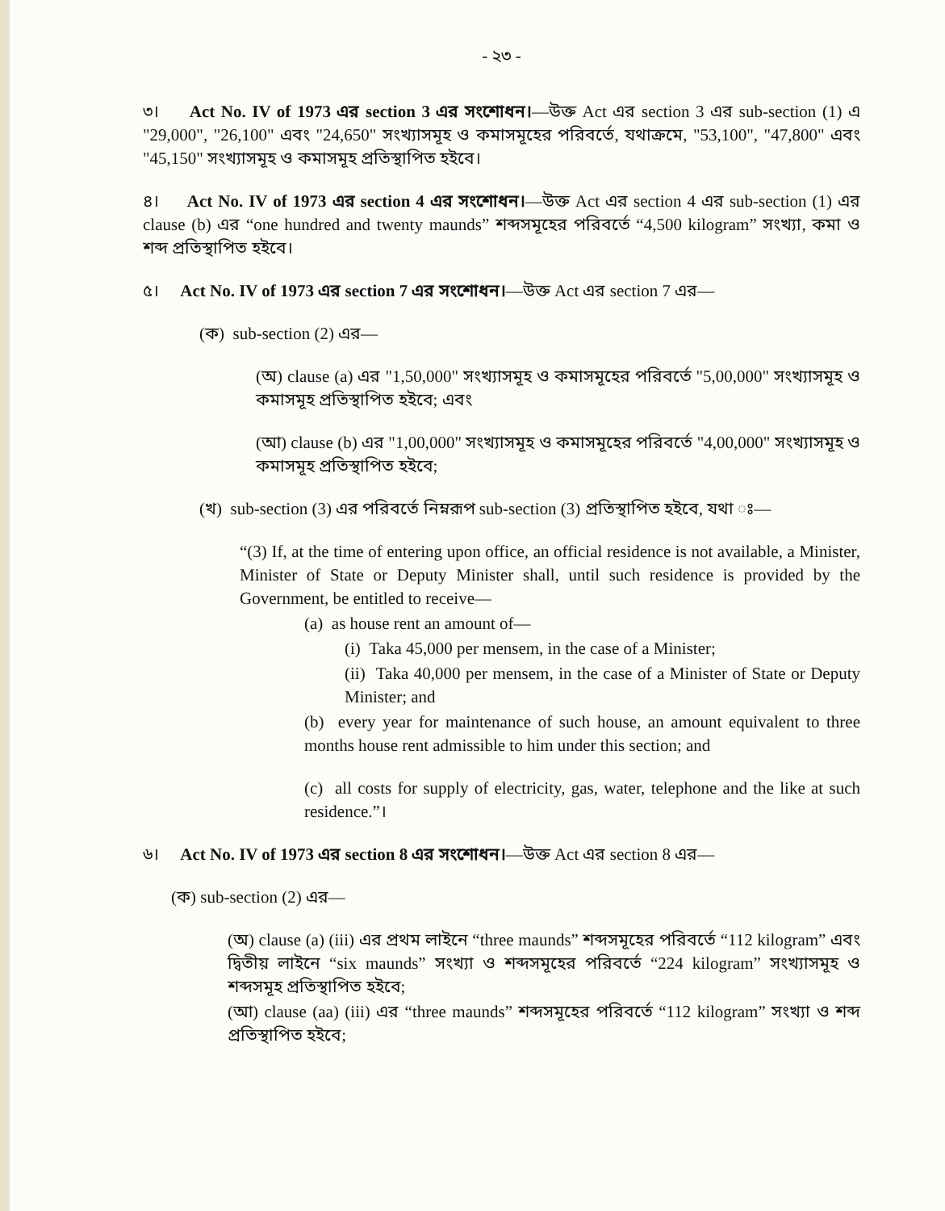- ২৩ -
৩। Act No. IV of 1973 এর section 3 এর সংশোধন।—উক্ত Act এর section 3 এর sub-section (1) এ "29,000", "26,100" এবং "24,650" সংখ্যাসমূহ ও কমাসমূহের পরিবর্তে, যথাক্রমে, "53,100", "47,800" এবং "45,150" সংখ্যাসমূহ ও কমাসমূহ প্রতিস্থাপিত হইবে।
৪। Act No. IV of 1973 এর section 4 এর সংশোধন।—উক্ত Act এর section 4 এর sub-section (1) এর clause (b) এর “one hundred and twenty maunds” শব্দসমূহের পরিবর্তে “4,500 kilogram” সংখ্যা, কমা ও শব্দ প্রতিস্থাপিত হইবে।
৫। Act No. IV of 1973 এর section 7 এর সংশোধন।—উক্ত Act এর section 7 এর—
(ক) sub-section (2) এর—
(অ) clause (a) এর "1,50,000" সংখ্যাসমূহ ও কমাসমূহের পরিবর্তে "5,00,000" সংখ্যাসমূহ ও কমাসমূহ প্রতিস্থাপিত হইবে; এবং
(আ) clause (b) এর "1,00,000" সংখ্যাসমূহ ও কমাসমূহের পরিবর্তে "4,00,000" সংখ্যাসমূহ ও কমাসমূহ প্রতিস্থাপিত হইবে;
(খ) sub-section (3) এর পরিবর্তে নিম্নরূপ sub-section (3) প্রতিস্থাপিত হইবে, যথা ঃ—
“(3) If, at the time of entering upon office, an official residence is not available, a Minister, Minister of State or Deputy Minister shall, until such residence is provided by the Government, be entitled to receive—
(a) as house rent an amount of—
(i) Taka 45,000 per mensem, in the case of a Minister;
(ii) Taka 40,000 per mensem, in the case of a Minister of State or Deputy Minister; and
(b) every year for maintenance of such house, an amount equivalent to three months house rent admissible to him under this section; and
(c) all costs for supply of electricity, gas, water, telephone and the like at such residence.”।
৬। Act No. IV of 1973 এর section 8 এর সংশোধন।—উক্ত Act এর section 8 এর—
(ক) sub-section (2) এর—
(অ) clause (a) (iii) এর প্রথম লাইনে “three maunds” শব্দসমূহের পরিবর্তে “112 kilogram” এবং দ্বিতীয় লাইনে “six maunds” সংখ্যা ও শব্দসমূহের পরিবর্তে “224 kilogram” সংখ্যাসমূহ ও শব্দসমূহ প্রতিস্থাপিত হইবে;
(আ) clause (aa) (iii) এর “three maunds” শব্দসমূহের পরিবর্তে “112 kilogram” সংখ্যা ও শব্দ প্রতিস্থাপিত হইবে;